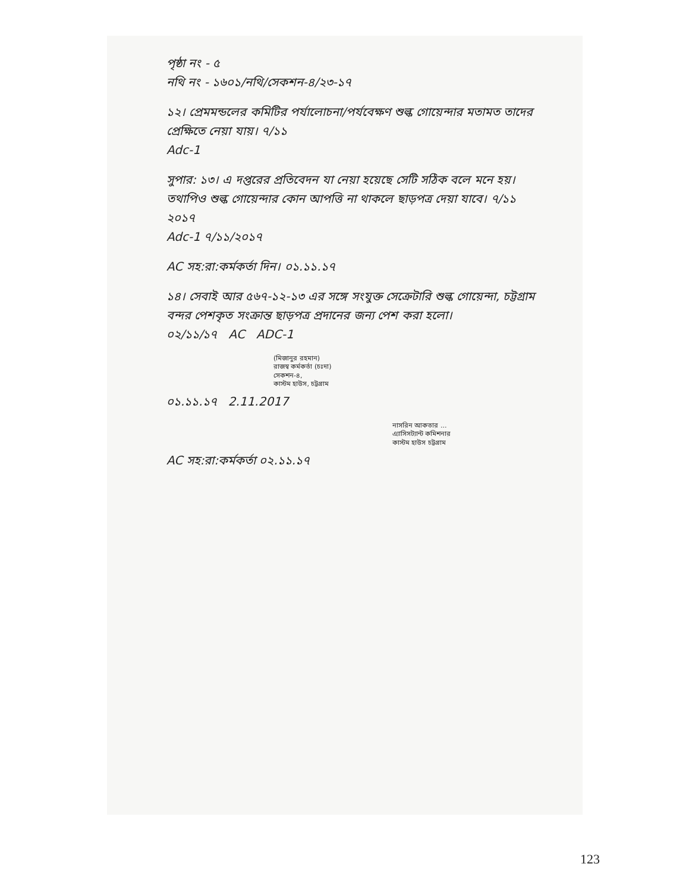পৃষ্ঠা নং - ৫
নথি নং - ১৬০১/নথি/সেকশন-৪/২৩-১৭
১২। প্রেমমন্ডলের কমিটির পর্যালোচনা/পর্যবেক্ষণ শুল্ক গোয়েন্দার মতামত তাদের প্রেক্ষিতে নেয়া যায়। ৭/১১
Adc-1
সুপার: ১৩। এ দপ্তরের প্রতিবেদন যা নেয়া হয়েছে সেটি সঠিক বলে মনে হয়। তথাপিও শুল্ক গোয়েন্দার কোন আপত্তি না থাকলে ছাড়পত্র দেয়া যাবে। ৭/১১ ২০১৭
Adc-1 ৭/১১/২০১৭
AC সহ:রা:কর্মকর্তা দিন। ০১.১১.১৭
১৪। সেবাই আর ৫৬৭-১২-১৩ এর সঙ্গে সংযুক্ত সেক্রেটারি শুল্ক গোয়েন্দা, চট্টগ্রাম বন্দর পেশকৃত সংক্রান্ত ছাড়পত্র প্রদানের জন্য পেশ করা হলো।
০২/১১/১৭ AC ADC-1
(মিজানুর রহমান)
রাজস্ব কর্মকর্তা (চঃদা)
সেকশন-৪,
কাস্টম হাউস, চট্টগ্রাম
০১.১১.১৭ 2.11.2017
নাসরিন আকতার ...
এ্যাসিসট্যান্ট কমিশনার
কাস্টম হাউস চট্টগ্রাম
AC সহ:রা:কর্মকর্তা ০২.১১.১৭
123